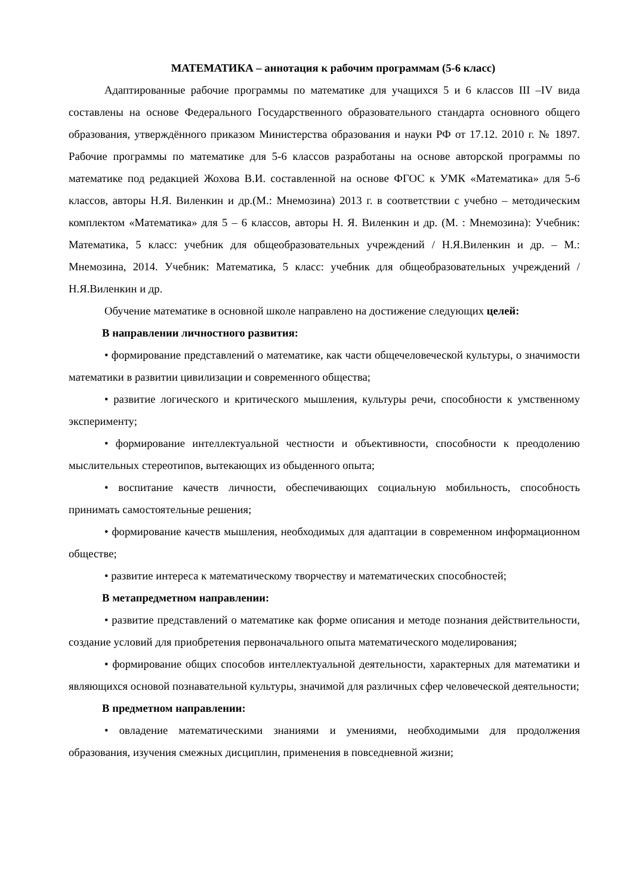МАТЕМАТИКА – аннотация к рабочим программам (5-6 класс)
Адаптированные рабочие программы по математике для учащихся 5 и 6 классов III –IV вида составлены на основе Федерального Государственного образовательного стандарта основного общего образования, утверждённого приказом Министерства образования и науки РФ от 17.12. 2010 г. № 1897. Рабочие программы по математике для 5-6 классов разработаны на основе авторской программы по математике под редакцией Жохова В.И. составленной на основе ФГОС к УМК «Математика» для 5-6 классов, авторы Н.Я. Виленкин и др.(М.: Мнемозина) 2013 г. в соответствии с учебно – методическим комплектом «Математика» для 5 – 6 классов, авторы Н. Я. Виленкин и др. (М. : Мнемозина): Учебник: Математика, 5 класс: учебник для общеобразовательных учреждений / Н.Я.Виленкин и др. – М.: Мнемозина, 2014. Учебник: Математика, 5 класс: учебник для общеобразовательных учреждений / Н.Я.Виленкин и др.
Обучение математике в основной школе направлено на достижение следующих целей:
В направлении личностного развития:
• формирование представлений о математике, как части общечеловеческой культуры, о значимости математики в развитии цивилизации и современного общества;
• развитие логического и критического мышления, культуры речи, способности к умственному эксперименту;
• формирование интеллектуальной честности и объективности, способности к преодолению мыслительных стереотипов, вытекающих из обыденного опыта;
• воспитание качеств личности, обеспечивающих социальную мобильность, способность принимать самостоятельные решения;
• формирование качеств мышления, необходимых для адаптации в современном информационном обществе;
• развитие интереса к математическому творчеству и математических способностей;
В метапредметном направлении:
• развитие представлений о математике как форме описания и методе познания действительности, создание условий для приобретения первоначального опыта математического моделирования;
• формирование общих способов интеллектуальной деятельности, характерных для математики и являющихся основой познавательной культуры, значимой для различных сфер человеческой деятельности;
В предметном направлении:
• овладение математическими знаниями и умениями, необходимыми для продолжения образования, изучения смежных дисциплин, применения в повседневной жизни;